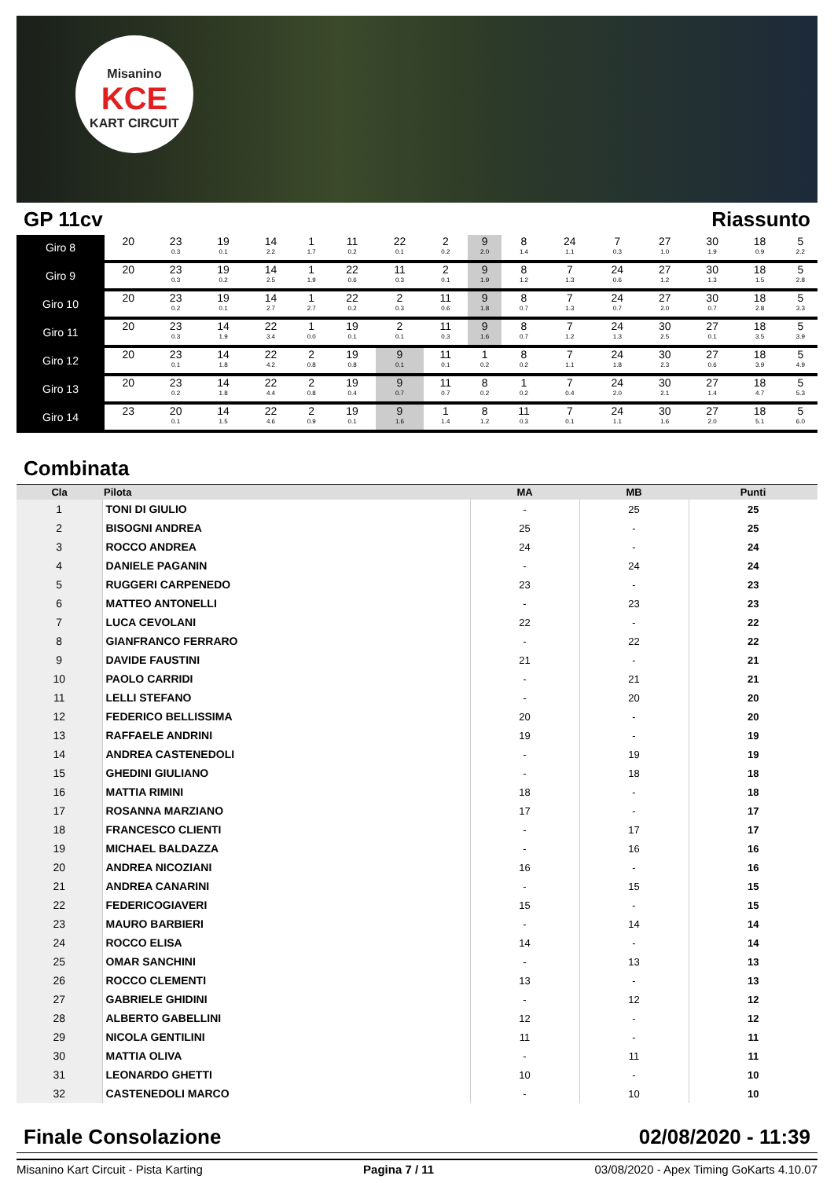Misanino
KCE
KART CIRCUIT
GP 11cv Riassunto
| Giro 8 | 20 | 23 0.3 | 19 0.1 | 14 2.2 | 1 1.7 | 11 0.2 | 22 0.1 | 2 0.2 | 9 2.0 | 8 1.4 | 24 1.1 | 7 0.3 | 27 1.0 | 30 1.9 | 18 0.9 | 5 2.2 |
| Giro 9 | 20 | 23 0.3 | 19 0.2 | 14 2.5 | 1 1.9 | 22 0.6 | 11 0.3 | 2 0.1 | 9 1.9 | 8 1.2 | 7 1.3 | 24 0.6 | 27 1.2 | 30 1.3 | 18 1.5 | 5 2.8 |
| Giro 10 | 20 | 23 0.2 | 19 0.1 | 14 2.7 | 1 2.7 | 22 0.2 | 2 0.3 | 11 0.6 | 9 1.8 | 8 0.7 | 7 1.3 | 24 0.7 | 27 2.0 | 30 0.7 | 18 2.8 | 5 3.3 |
| Giro 11 | 20 | 23 0.3 | 14 1.9 | 22 3.4 | 1 0.0 | 19 0.1 | 2 0.1 | 11 0.3 | 9 1.6 | 8 0.7 | 7 1.2 | 24 1.3 | 30 2.5 | 27 0.1 | 18 3.5 | 5 3.9 |
| Giro 12 | 20 | 23 0.1 | 14 1.8 | 22 4.2 | 2 0.8 | 19 0.8 | 9 0.1 | 11 0.1 | 1 0.2 | 8 0.2 | 7 1.1 | 24 1.8 | 30 2.3 | 27 0.6 | 18 3.9 | 5 4.9 |
| Giro 13 | 20 | 23 0.2 | 14 1.8 | 22 4.4 | 2 0.8 | 19 0.4 | 9 0.7 | 11 0.7 | 8 0.2 | 1 0.2 | 7 0.4 | 24 2.0 | 30 2.1 | 27 1.4 | 18 4.7 | 5 5.3 |
| Giro 14 | 23 | 20 0.1 | 14 1.5 | 22 4.6 | 2 0.9 | 19 0.1 | 9 1.6 | 1 1.4 | 8 1.2 | 11 0.3 | 7 0.1 | 24 1.1 | 30 1.6 | 27 2.0 | 18 5.1 | 5 6.0 |
Combinata
| Cla | Pilota | MA | MB | Punti |
| --- | --- | --- | --- | --- |
| 1 | TONI DI GIULIO | - | 25 | 25 |
| 2 | BISOGNI ANDREA | 25 | - | 25 |
| 3 | ROCCO ANDREA | 24 | - | 24 |
| 4 | DANIELE PAGANIN | - | 24 | 24 |
| 5 | RUGGERI CARPENEDO | 23 | - | 23 |
| 6 | MATTEO ANTONELLI | - | 23 | 23 |
| 7 | LUCA CEVOLANI | 22 | - | 22 |
| 8 | GIANFRANCO FERRARO | - | 22 | 22 |
| 9 | DAVIDE FAUSTINI | 21 | - | 21 |
| 10 | PAOLO CARRIDI | - | 21 | 21 |
| 11 | LELLI STEFANO | - | 20 | 20 |
| 12 | FEDERICO BELLISSIMA | 20 | - | 20 |
| 13 | RAFFAELE ANDRINI | 19 | - | 19 |
| 14 | ANDREA CASTENEDOLI | - | 19 | 19 |
| 15 | GHEDINI GIULIANO | - | 18 | 18 |
| 16 | MATTIA RIMINI | 18 | - | 18 |
| 17 | ROSANNA MARZIANO | 17 | - | 17 |
| 18 | FRANCESCO CLIENTI | - | 17 | 17 |
| 19 | MICHAEL BALDAZZA | - | 16 | 16 |
| 20 | ANDREA NICOZIANI | 16 | - | 16 |
| 21 | ANDREA CANARINI | - | 15 | 15 |
| 22 | FEDERICOGIAVERI | 15 | - | 15 |
| 23 | MAURO BARBIERI | - | 14 | 14 |
| 24 | ROCCO ELISA | 14 | - | 14 |
| 25 | OMAR SANCHINI | - | 13 | 13 |
| 26 | ROCCO CLEMENTI | 13 | - | 13 |
| 27 | GABRIELE GHIDINI | - | 12 | 12 |
| 28 | ALBERTO GABELLINI | 12 | - | 12 |
| 29 | NICOLA GENTILINI | 11 | - | 11 |
| 30 | MATTIA OLIVA | - | 11 | 11 |
| 31 | LEONARDO GHETTI | 10 | - | 10 |
| 32 | CASTENEDOLI MARCO | - | 10 | 10 |
Finale Consolazione 02/08/2020 - 11:39
Misanino Kart Circuit - Pista Karting Pagina 7 / 11 03/08/2020 - Apex Timing GoKarts 4.10.07